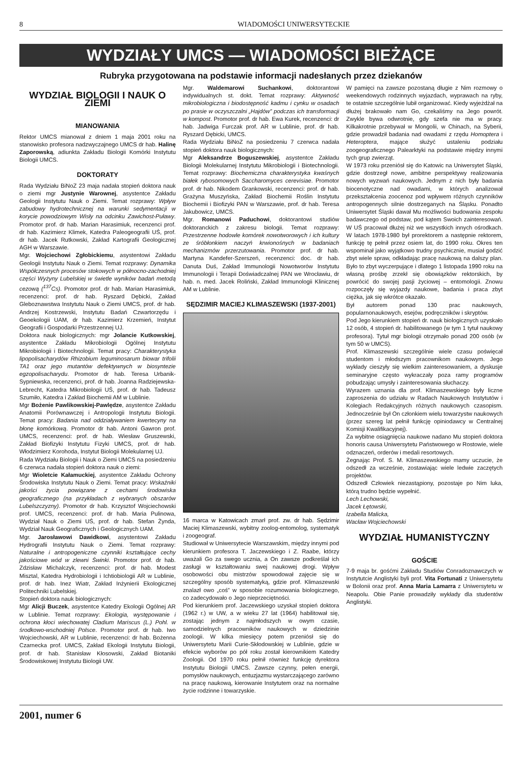8 WIADOMOŚCI UNIWERSYTECKIE
WYDZIAŁY UMCS — WIADOMOŚCI BIEŻĄCE
Rubryka przygotowana na podstawie informacji nadesłanych przez dziekanów
WYDZIAŁ BIOLOGII I NAUK O ZIEMI
MIANOWANIA
Rektor UMCS mianował z dniem 1 maja 2001 roku na stanowisko profesora nadzwyczajnego UMCS dr hab. Halinę Zaporowską, adiunkta Zakładu Biologii Komórki Instytutu Biologii UMCS.
DOKTORATY
Rada Wydziału BiNoZ 23 maja nadała stopień doktora nauk o ziemi mgr Justynie Warownej, asystentce Zakładu Geologii Instytutu Nauk o Ziemi. Temat rozprawy: Wpływ zabudowy hydrotechnicznej na warunki sedymentacji w korycie powodziowym Wisły na odcinku Zawichost-Puławy. Promotor prof. dr hab. Marian Harasimiuk, recenzenci prof. dr hab. Kazimierz Klimek, Katedra Paleogeografii UŚ, prof. dr hab. Jacek Rutkowski, Zakład Kartografii Geologicznej AGH w Warszawie.
Mgr. Wojciechowi Zgłobickiemu, asystentowi Zakładu Geologii Instytutu Nauk o Ziemi. Temat rozprawy: Dynamika Współczesnych procesów stokowych w północno-zachodniej części Wyżyny Lubelskiej w świetle wyników badań metodą cezową (<sup>137</sup>Cs). Promotor prof. dr hab. Marian Harasimiuk, recenzenci: prof. dr hab. Ryszard Dębicki, Zakład Gleboznawstwa Instytutu Nauk o Ziemi UMCS, prof. dr hab. Andrzej Kostrzewski, Instytutu Badań Czwartorzędu i Geoekologii UAM, dr hab. Kazimierz Krzemień, Instytut Geografii i Gospodarki Przestrzennej UJ.
Doktora nauk biologicznych: mgr Jolancie Kutkowskiej, asystentce Zakładu Mikrobiologii Ogólnej Instytutu Mikrobiologii i Biotechnologii. Temat pracy: Charakterystyka lipopolisacharydów Rhizobium leguminosarum biowar trifolii TA1 oraz jego mutantów defektywnych w biosyntezie egzopolisacharydu. Promotor dr hab. Teresa Urbanik-Sypniewska, recenzenci, prof. dr hab. Joanna Radziejewska-Lebrecht, Katedra Mikrobiologii UŚ, prof. dr hab. Tadeusz Szumiło, Katedra i Zakład Biochemii AM w Lublinie.
Mgr Bożenie Pawlikowskiej-Pawlędze, asystentce Zakładu Anatomii Porównawczej i Antropologii Instytutu Biologii. Temat pracy: Badania nad oddziaływaniem kwertecyny na błonę komórkową. Promotor dr hab. Antoni Gawron prof. UMCS, recenzenci: prof. dr hab. Wiesław Gruszewski, Zakład Biofizyki Instytutu Fizyki UMCS, prof. dr hab. Włodzimierz Korohoda, Instytut Biologii Molekularnej UJ.
Rada Wydziału Biologii i Nauk o Ziemi UMCS na posiedzeniu 6 czerwca nadała stopień doktora nauk o ziemi:
Mgr Wioletcie Kałamuckiej, asystentce Zakładu Ochrony Środowiska Instytutu Nauk o Ziemi. Temat pracy: Wskaźniki jakości życia powiązane z cechami środowiska geograficznego (na przykładach z wybranych obszarów Lubelszczyzny). Promotor dr hab. Krzysztof Wojciechowski prof. UMCS, recenzenci: prof. dr hab. Maria Pulinowa, Wydział Nauk o Ziemi UŚ, prof. dr hab. Stefan Żynda, Wydział Nauk Geograficznych i Geologicznych UAM.
Mgr. Jarosławowi Dawidkowi, asystentowi Zakładu Hydrografii Instytutu Nauk o Ziemi. Temat rozprawy: Naturalne i antropogeniczne czynniki kształtujące cechy jakościowe wód w zlewni Świnki. Promotor prof. dr hab. Zdzisław Michalczyk, recenzenci: prof. dr hab. Modest Misztal, Katedra Hydrobiologii i Ichtiobiologii AR w Lublinie, prof. dr hab. Inez Wiatr, Zakład Inżynierii Ekologicznej Politechniki Lubelskiej.
Stopień doktora nauk biologicznych:
Mgr Alicji Buczek, asystentce Katedry Ekologii Ogólnej AR w Lublinie. Temat rozprawy: Ekologia, występowanie i ochrona kłoci wiechowatej Cladium Mariscus (L.) Pohl. w środkowo-wschodniej Polsce. Promotor prof. dr hab. Iwo Wojciechowski, AR w Lublinie, recenzenci: dr hab. Bożenna Czarnecka prof. UMCS, Zakład Ekologii Instytutu Biologii, prof. dr hab. Stanisław Kłosowski, Zakład Biotaniki Środowiskowej Instytutu Biologii UW.
Mgr. Waldemarowi Suchankowi, doktorantowi indywidualnych st. dokt. Temat rozprawy: Aktywność mikrobiologiczna i biodostępność kadmu i cynku w osadach po prasie w oczyszczalni „Hajdów” podczas ich transformacji w kompost. Promotor prof. dr hab. Ewa Kurek, recenzenci: dr hab. Jadwiga Furczak prof. AR w Lublinie, prof. dr hab. Ryszard Dębicki, UMCS.
Rada Wydziału BiNoZ na posiedzeniu 7 czerwca nadała stopień doktora nauk biologicznych:
Mgr Aleksandrze Boguszewskiej, asystentce Zakładu Biologii Molekularnej Instytutu Mikrobiologii i Biotechnologii. Temat rozprawy: Biochemiczna charakterystyka kwaśnych białek rybosomowych Saccharomyces cerevisiae. Promotor prof. dr hab. Nikodem Grankowski, recenzenci: prof. dr hab. Grażyna Muszyńska, Zakład Biochemii Roślin Instytutu Biochemii i Biofizyki PAN w Warszawie, prof. dr hab. Teresa Jakubowicz, UMCS.
Mgr. Romanowi Paduchowi, doktorantowi studiów doktoranckich z zakresu biologii. Temat rozprawy: Przestrzenne hodowle komórek nowotworowych i ich kultury ze śróbłonkiem naczyń krwionośnych w badaniach mechanizmów przerzutowania. Promotor prof. dr hab. Martyna Kandefer-Szerszeń, recenzenci: doc. dr hab. Danuta Duś, Zakład Immunologii Nowotworów Instytutu Immunologii i Terapii Doświadczalnej PAN we Wrocławiu, dr hab. n. med. Jacek Roliński, Zakład Immunologii Klinicznej AM w Lublinie.
SĘDZIMIR MACIEJ KLIMASZEWSKI (1937-2001)
16 marca w Katowicach zmarł prof. zw. dr hab. Sędzimir Maciej Klimaszewski, wybitny zoolog-entomolog, systematyk i zoogeograf.
Studiował w Uniwersytecie Warszawskim, między innymi pod kierunkiem profesora T. Jaczewskiego i Z. Raabe, którzy uważali Go za swego ucznia, a On zawsze podkreślał ich zasługi w kształtowaniu swej naukowej drogi. Wpływ osobowości obu mistrzów spowodował zajęcie się w szczególny sposób systematyką, gdzie prof. Klimaszewski znalazł owo „coś” w sposobie rozumowania biologicznego, co zadecydowało o Jego nieprzeciętności.
Pod kierunkiem prof. Jaczewskiego uzyskał stopień doktora (1962 r.) w UW, a w wieku 27 lat (1964) habilitował się, zostając jednym z najmłodszych w owym czasie, samodzielnych pracowników naukowych w dziedzinie zoologii. W kilka miesięcy potem przeniósł się do Uniwersytetu Marii Curie-Skłodowskiej w Lublinie, gdzie w efekcie wyborów po pół roku został kierownikiem Katedry Zoologii. Od 1970 roku pełnił również funkcję dyrektora Instytutu Biologii UMCS. Zawsze czynny, pełen energii, pomysłów naukowych, entuzjazmu wystarczającego zarówno na pracę naukową, kierowanie Instytutem oraz na normalne życie rodzinne i towarzyskie.
W pamięci na zawsze pozostaną długie z Nim rozmowy o weekendowych rodzinnych wyjazdach, wyprawach na ryby, te ostatnie szczególnie lubił organizować. Kiedy wyjeżdżał na dłużej brakowało nam Go, czekaliśmy na Jego powrót. Zwykle bywa odwrotnie, gdy szefa nie ma w pracy. Kilkakrotnie przebywał w Mongolii, w Chinach, na Syberii, gdzie prowadził badania nad owadami z rzędu Homoptera i Heteroptera, mające służyć ustaleniu podziału zoogeograficznego Palearktyki na podstawie między innymi tych grup zwierząt.
W 1973 roku przeniósł się do Katowic na Uniwersytet Śląski, gdzie dostrzegł nowe, ambitne perspektywy realizowania nowych wyzwań naukowych. Jednym z nich były badania biocenotyczne nad owadami, w których analizował przekształcenia zoocenoz pod wpływem różnych czynników antropogennych silnie dostrzeganych na Śląsku. Ponadto Uniwersytet Śląski dawał Mu możliwości budowania zespołu badawczego od podstaw, pod kątem Swoich zainteresowań. W UŚ pracował dłużej niż we wszystkich innych ośrodkach. W latach 1978-1980 był prorektorem a następnie rektorem, funkcję tę pełnił przez osiem lat, do 1990 roku. Okres ten wspominał jako wyjątkowo trudny psychicznie, musiał godzić zbyt wiele spraw, odkładając pracę naukową na dalszy plan. Było to zbyt wyczerpujące i dlatego 1 listopada 1990 roku na własną prośbę zrzekł się obowiązków rektorskich, by powrócić do swojej pasji życiowej – entomologii. Znowu rozpoczęły się wyjazdy naukowe, badania i praca zbyt ciężka, jak się wkrótce okazało.
Był autorem ponad 130 prac naukowych, popularnonaukowych, esejów, podręczników i skryptów.
Pod Jego kierunkiem stopień dr. nauk biologicznych uzyskało 12 osób, 4 stopień dr. habilitowanego (w tym 1 tytuł naukowy profesora). Tytuł mgr biologii otrzymało ponad 200 osób (w tym 50 w UMCS).
Prof. Klimaszewski szczególnie wiele czasu poświęcał studentom i młodszym pracownikom naukowym. Jego wykłady cieszyły się wielkim zainteresowaniem, a dyskusje seminaryjne często wykraczały poza ramy programów pobudzając umysły i zainteresowania słuchaczy.
Wyrazem uznania dla prof. Klimaszewskiego były liczne zaproszenia do udziału w Radach Naukowych Instytutów i Kolegiach Redakcyjnych różnych naukowych czasopism. Jednocześnie był On członkiem wielu towarzystw naukowych (przez szereg lat pełnił funkcję opiniodawcy w Centralnej Komisji Kwalifikacyjnej).
Za wybitne osiągnięcia naukowe nadano Mu stopień doktora honoris causa Uniwersytetu Państwowego w Rostowie, wiele odznaczeń, orderów i medali resortowych.
Żegnając Prof. S. M. Klimaszewskiego mamy uczucie, że odszedł za wcześnie, zostawiając wiele ledwie zaczętych projektów.
Odszedł Człowiek niezastąpiony, pozostaje po Nim luka, którą trudno będzie wypełnić.
Lech Lechowski,
Jacek Łętowski,
Izabella Malicka,
Wacław Wojciechowski
WYDZIAŁ HUMANISTYCZNY
GOŚCIE
7-9 maja br. gośćmi Zakładu Studiów Conradoznawczych w Instytutcie Anglistyki byli prof. Vita Fortunati z Uniwersytetu w Bolonii oraz prof. Anna Maria Lamarra z Uniwersytetu w Neapolu. Obie Panie prowadziły wykłady dla studentów Anglistyki.
2001, numer 6